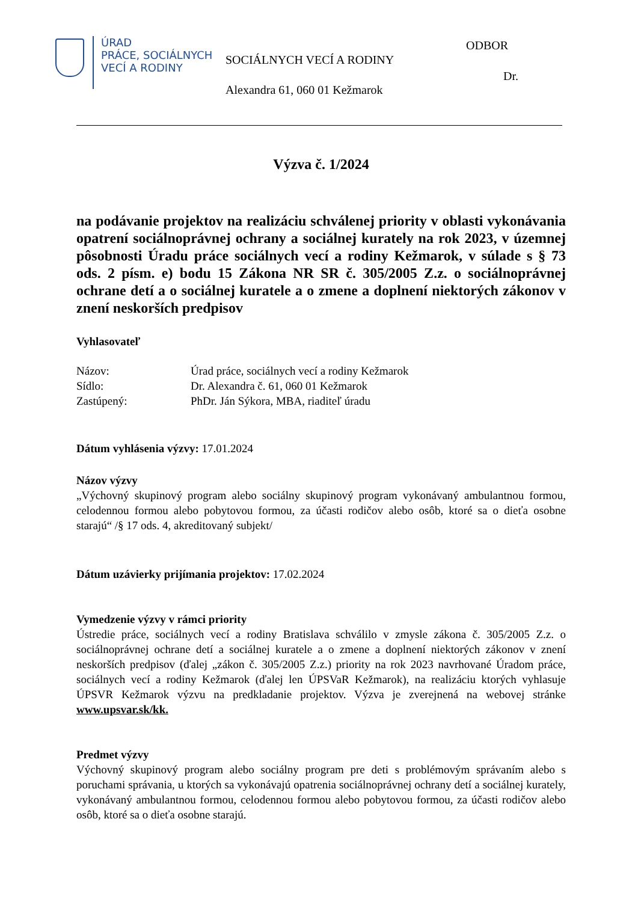ÚRAD
PRÁCE, SOCIÁLNYCH
VECÍ A RODINY
ODBOR
SOCIÁLNYCH VECÍ A RODINY
Dr.
Alexandra 61, 060 01 Kežmarok
Výzva č. 1/2024
na podávanie projektov na realizáciu schválenej priority v oblasti vykonávania opatrení sociálnoprávnej ochrany a sociálnej kurately na rok 2023, v územnej pôsobnosti Úradu práce sociálnych vecí a rodiny Kežmarok, v súlade s § 73 ods. 2 písm. e) bodu 15 Zákona NR SR č. 305/2005 Z.z. o sociálnoprávnej ochrane detí a o sociálnej kuratele a o zmene a doplnení niektorých zákonov v znení neskorších predpisov
Vyhlasovateľ
Názov: Úrad práce, sociálnych vecí a rodiny Kežmarok Sídlo: Dr. Alexandra č. 61, 060 01 Kežmarok Zastúpený: PhDr. Ján Sýkora, MBA, riaditeľ úradu
Dátum vyhlásenia výzvy: 17.01.2024
Názov výzvy
„Výchovný skupinový program alebo sociálny skupinový program vykonávaný ambulantnou formou, celodennou formou alebo pobytovou formou, za účasti rodičov alebo osôb, ktoré sa o dieťa osobne starajú“ /§ 17 ods. 4, akreditovaný subjekt/
Dátum uzávierky prijímania projektov: 17.02.2024
Vymedzenie výzvy v rámci priority
Ústredie práce, sociálnych vecí a rodiny Bratislava schválilo v zmysle zákona č. 305/2005 Z.z. o sociálnoprávnej ochrane detí a sociálnej kuratele a o zmene a doplnení niektorých zákonov v znení neskorších predpisov (ďalej „zákon č. 305/2005 Z.z.) priority na rok 2023 navrhované Úradom práce, sociálnych vecí a rodiny Kežmarok (ďalej len ÚPSVaR Kežmarok), na realizáciu ktorých vyhlasuje ÚPSVR Kežmarok výzvu na predkladanie projektov. Výzva je zverejnená na webovej stránke www.upsvar.sk/kk.
Predmet výzvy
Výchovný skupinový program alebo sociálny program pre deti s problémovým správaním alebo s poruchami správania, u ktorých sa vykonávajú opatrenia sociálnoprávnej ochrany detí a sociálnej kurately, vykonávaný ambulantnou formou, celodennou formou alebo pobytovou formou, za účasti rodičov alebo osôb, ktoré sa o dieťa osobne starajú.